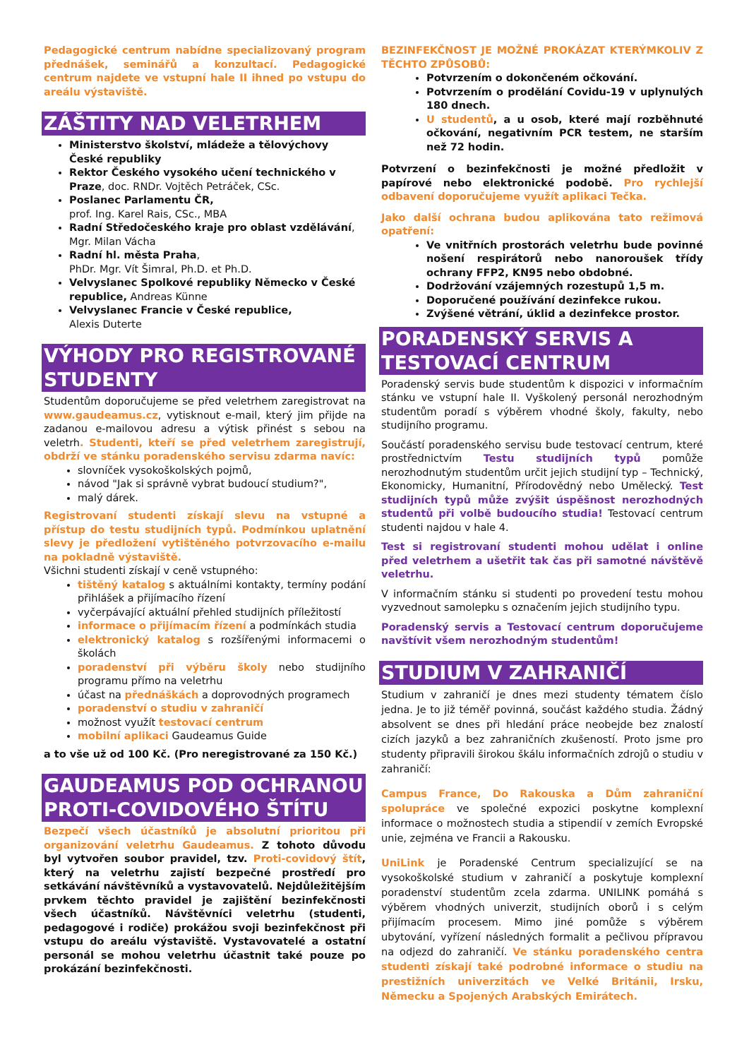Pedagogické centrum nabídne specializovaný program přednášek, seminářů a konzultací. Pedagogické centrum najdete ve vstupní hale II ihned po vstupu do areálu výstaviště.
ZÁŠTITY NAD VELETRHEM
Ministerstvo školství, mládeže a tělovýchovy České republiky
Rektor Českého vysokého učení technického v Praze, doc. RNDr. Vojtěch Petráček, CSc.
Poslanec Parlamentu ČR,
prof. Ing. Karel Rais, CSc., MBA
Radní Středočeského kraje pro oblast vzdělávání, Mgr. Milan Vácha
Radní hl. města Praha,
PhDr. Mgr. Vít Šimral, Ph.D. et Ph.D.
Velvyslanec Spolkové republiky Německo v České republice, Andreas Künne
Velvyslanec Francie v České republice,
Alexis Duterte
VÝHODY PRO REGISTROVANÉ STUDENTY
Studentům doporučujeme se před veletrhem zaregistrovat na www.gaudeamus.cz, vytisknout e-mail, který jim přijde na zadanou e-mailovou adresu a výtisk přinést s sebou na veletrh. Studenti, kteří se před veletrhem zaregistrují, obdrží ve stánku poradenského servisu zdarma navíc:
slovníček vysokoškolských pojmů,
návod "Jak si správně vybrat budoucí studium?",
malý dárek.
Registrovaní studenti získají slevu na vstupné a přístup do testu studijních typů. Podmínkou uplatnění slevy je předložení vytištěného potvrzovacího e-mailu na pokladně výstaviště.
Všichni studenti získají v ceně vstupného:
tištěný katalog s aktuálními kontakty, termíny podání přihlášek a přijímacího řízení
vyčerpávající aktuální přehled studijních příležitostí
informace o přijímacím řízení a podmínkách studia
elektronický katalog s rozšířenými informacemi o školách
poradenství při výběru školy nebo studijního programu přímo na veletrhu
účast na přednáškách a doprovodných programech
poradenství o studiu v zahraničí
možnost využít testovací centrum
mobilní aplikaci Gaudeamus Guide
a to vše už od 100 Kč. (Pro neregistrované za 150 Kč.)
GAUDEAMUS POD OCHRANOU PROTI-COVIDOVÉHO ŠTÍTU
Bezpečí všech účastníků je absolutní prioritou při organizování veletrhu Gaudeamus. Z tohoto důvodu byl vytvořen soubor pravidel, tzv. Proti-covidový štít, který na veletrhu zajistí bezpečné prostředí pro setkávání návštěvníků a vystavovatelů. Nejdůležitějším prvkem těchto pravidel je zajištění bezinfekčnosti všech účastníků. Návštěvníci veletrhu (studenti, pedagogové i rodiče) prokážou svoji bezinfekčnost při vstupu do areálu výstaviště. Vystavovatelé a ostatní personál se mohou veletrhu účastnit také pouze po prokázání bezinfekčnosti.
BEZINFEKČNOST JE MOŽNÉ PROKÁZAT KTERÝMKOLIV Z TĚCHTO ZPŮSOBŮ:
Potvrzením o dokončeném očkování.
Potvrzením o prodělání Covidu-19 v uplynulých 180 dnech.
U studentů, a u osob, které mají rozběhnuté očkování, negativním PCR testem, ne starším než 72 hodin.
Potvrzení o bezinfekčnosti je možné předložit v papírové nebo elektronické podobě. Pro rychlejší odbavení doporučujeme využít aplikaci Tečka.
Jako další ochrana budou aplikována tato režimová opatření:
Ve vnitřních prostorách veletrhu bude povinné nošení respirátorů nebo nanoroušek třídy ochrany FFP2, KN95 nebo obdobné.
Dodržování vzájemných rozestupů 1,5 m.
Doporučené používání dezinfekce rukou.
Zvýšené větrání, úklid a dezinfekce prostor.
PORADENSKÝ SERVIS A TESTOVACÍ CENTRUM
Poradenský servis bude studentům k dispozici v informačním stánku ve vstupní hale II. Vyškolený personál nerozhodným studentům poradí s výběrem vhodné školy, fakulty, nebo studijního programu.
Součástí poradenského servisu bude testovací centrum, které prostřednictvím Testu studijních typů pomůže nerozhodnutým studentům určit jejich studijní typ – Technický, Ekonomicky, Humanitní, Přírodovědný nebo Umělecký. Test studijních typů může zvýšit úspěšnost nerozhodných studentů při volbě budoucího studia! Testovací centrum studenti najdou v hale 4.
Test si registrovaní studenti mohou udělat i online před veletrhem a ušetřit tak čas při samotné návštěvě veletrhu.
V informačním stánku si studenti po provedení testu mohou vyzvednout samolepku s označením jejich studijního typu.
Poradenský servis a Testovací centrum doporučujeme navštívit všem nerozhodným studentům!
STUDIUM V ZAHRANIČÍ
Studium v zahraničí je dnes mezi studenty tématem číslo jedna. Je to již téměř povinná, součást každého studia. Žádný absolvent se dnes při hledání práce neobejde bez znalostí cizích jazyků a bez zahraničních zkušeností. Proto jsme pro studenty připravili širokou škálu informačních zdrojů o studiu v zahraničí:
Campus France, Do Rakouska a Dům zahraniční spolupráce ve společné expozici poskytne komplexní informace o možnostech studia a stipendií v zemích Evropské unie, zejména ve Francii a Rakousku.
UniLink je Poradenské Centrum specializující se na vysokoškolské studium v zahraničí a poskytuje komplexní poradenství studentům zcela zdarma. UNILINK pomáhá s výběrem vhodných univerzit, studijních oborů i s celým přijímacím procesem. Mimo jiné pomůže s výběrem ubytování, vyřízení následných formalit a pečlivou přípravou na odjezd do zahraničí. Ve stánku poradenského centra studenti získají také podrobné informace o studiu na prestižních univerzitách ve Velké Británii, Irsku, Německu a Spojených Arabských Emirátech.